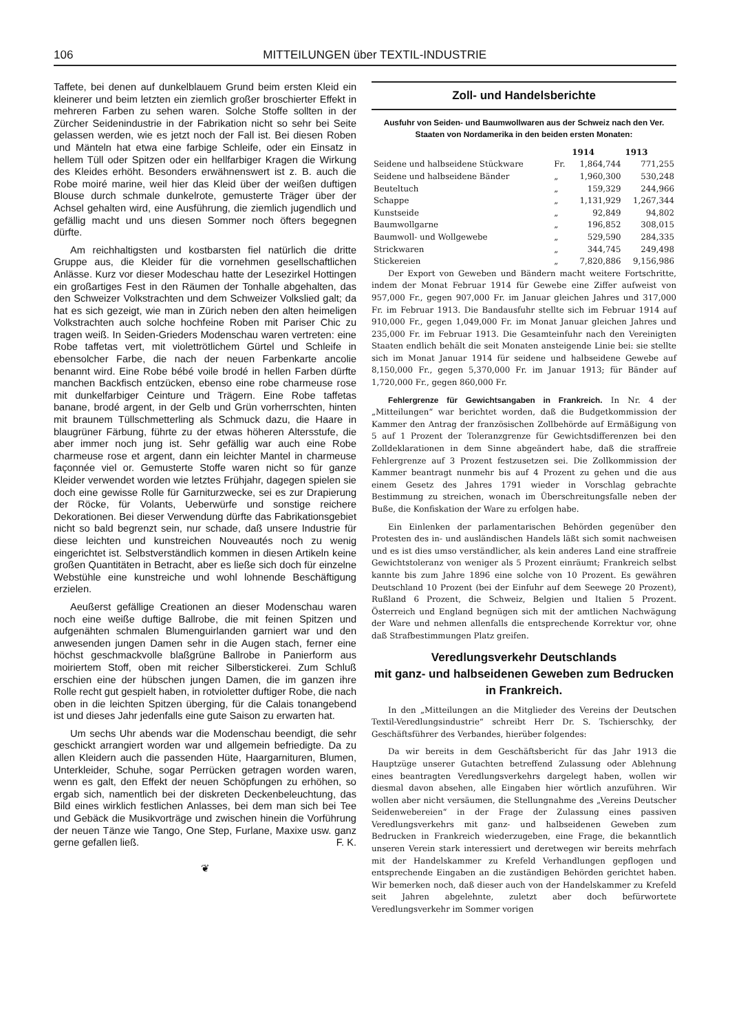106 MITTEILUNGEN über TEXTIL-INDUSTRIE
Taffete, bei denen auf dunkelblauem Grund beim ersten Kleid ein kleinerer und beim letzten ein ziemlich großer broschierter Effekt in mehreren Farben zu sehen waren. Solche Stoffe sollten in der Zürcher Seidenindustrie in der Fabrikation nicht so sehr bei Seite gelassen werden, wie es jetzt noch der Fall ist. Bei diesen Roben und Mänteln hat etwa eine farbige Schleife, oder ein Einsatz in hellem Tüll oder Spitzen oder ein hellfarbiger Kragen die Wirkung des Kleides erhöht. Besonders erwähnenswert ist z. B. auch die Robe moiré marine, weil hier das Kleid über der weißen duftigen Blouse durch schmale dunkelrote, gemusterte Träger über der Achsel gehalten wird, eine Ausführung, die ziemlich jugendlich und gefällig macht und uns diesen Sommer noch öfters begegnen dürfte.
Am reichhaltigsten und kostbarsten fiel natürlich die dritte Gruppe aus, die Kleider für die vornehmen gesellschaftlichen Anlässe. Kurz vor dieser Modeschau hatte der Lesezirkel Hottingen ein großartiges Fest in den Räumen der Tonhalle abgehalten, das den Schweizer Volkstrachten und dem Schweizer Volkslied galt; da hat es sich gezeigt, wie man in Zürich neben den alten heimeligen Volkstrachten auch solche hochfeine Roben mit Pariser Chic zu tragen weiß. In Seiden-Grieders Modenschau waren vertreten: eine Robe taffetas vert, mit violettrötlichem Gürtel und Schleife in ebensolcher Farbe, die nach der neuen Farbenkarte ancolie benannt wird. Eine Robe bébé voile brodé in hellen Farben dürfte manchen Backfisch entzücken, ebenso eine robe charmeuse rose mit dunkelfarbiger Ceinture und Trägern. Eine Robe taffetas banane, brodé argent, in der Gelb und Grün vorherrschten, hinten mit braunem Tüllschmetterling als Schmuck dazu, die Haare in blaugrüner Färbung, führte zu der etwas höheren Altersstufe, die aber immer noch jung ist. Sehr gefällig war auch eine Robe charmeuse rose et argent, dann ein leichter Mantel in charmeuse façonnée viel or. Gemusterte Stoffe waren nicht so für ganze Kleider verwendet worden wie letztes Frühjahr, dagegen spielen sie doch eine gewisse Rolle für Garniturzwecke, sei es zur Drapierung der Röcke, für Volants, Ueberwürfe und sonstige reichere Dekorationen. Bei dieser Verwendung dürfte das Fabrikationsgebiet nicht so bald begrenzt sein, nur schade, daß unsere Industrie für diese leichten und kunstreichen Nouveautés noch zu wenig eingerichtet ist. Selbstverständlich kommen in diesen Artikeln keine großen Quantitäten in Betracht, aber es ließe sich doch für einzelne Webstühle eine kunstreiche und wohl lohnende Beschäftigung erzielen.
Aeußerst gefällige Creationen an dieser Modenschau waren noch eine weiße duftige Ballrobe, die mit feinen Spitzen und aufgenähten schmalen Blumenguirlanden garniert war und den anwesenden jungen Damen sehr in die Augen stach, ferner eine höchst geschmackvolle blaßgrüne Ballrobe in Panierform aus moiriertem Stoff, oben mit reicher Silberstickerei. Zum Schluß erschien eine der hübschen jungen Damen, die im ganzen ihre Rolle recht gut gespielt haben, in rotvioletter duftiger Robe, die nach oben in die leichten Spitzen überging, für die Calais tonangebend ist und dieses Jahr jedenfalls eine gute Saison zu erwarten hat.
Um sechs Uhr abends war die Modenschau beendigt, die sehr geschickt arrangiert worden war und allgemein befriedigte. Da zu allen Kleidern auch die passenden Hüte, Haargarnituren, Blumen, Unterkleider, Schuhe, sogar Perrücken getragen worden waren, wenn es galt, den Effekt der neuen Schöpfungen zu erhöhen, so ergab sich, namentlich bei der diskreten Deckenbeleuchtung, das Bild eines wirklich festlichen Anlasses, bei dem man sich bei Tee und Gebäck die Musikvorträge und zwischen hinein die Vorführung der neuen Tänze wie Tango, One Step, Furlane, Maxixe usw. ganz gerne gefallen ließ. F. K.
❦
Zoll- und Handelsberichte
Ausfuhr von Seiden- und Baumwollwaren aus der Schweiz nach den Ver. Staaten von Nordamerika in den beiden ersten Monaten:
| | | 1914 | 1913 |
| --- | --- | --- | --- |
| Seidene und halbseidene Stückware | Fr. | 1,864,744 | 771,255 |
| Seidene und halbseidene Bänder | „ | 1,960,300 | 530,248 |
| Beuteltuch | „ | 159,329 | 244,966 |
| Schappe | „ | 1,131,929 | 1,267,344 |
| Kunstseide | „ | 92,849 | 94,802 |
| Baumwollgarne | „ | 196,852 | 308,015 |
| Baumwoll- und Wollgewebe | „ | 529,590 | 284,335 |
| Strickwaren | „ | 344,745 | 249,498 |
| Stickereien | „ | 7,820,886 | 9,156,986 |
Der Export von Geweben und Bändern macht weitere Fortschritte, indem der Monat Februar 1914 für Gewebe eine Ziffer aufweist von 957,000 Fr., gegen 907,000 Fr. im Januar gleichen Jahres und 317,000 Fr. im Februar 1913. Die Bandausfuhr stellte sich im Februar 1914 auf 910,000 Fr., gegen 1,049,000 Fr. im Monat Januar gleichen Jahres und 235,000 Fr. im Februar 1913. Die Gesamteinfuhr nach den Vereinigten Staaten endlich behält die seit Monaten ansteigende Linie bei: sie stellte sich im Monat Januar 1914 für seidene und halbseidene Gewebe auf 8,150,000 Fr., gegen 5,370,000 Fr. im Januar 1913; für Bänder auf 1,720,000 Fr., gegen 860,000 Fr.
Fehlergrenze für Gewichtsangaben in Frankreich. In Nr. 4 der „Mitteilungen“ war berichtet worden, daß die Budgetkommission der Kammer den Antrag der französischen Zollbehörde auf Ermäßigung von 5 auf 1 Prozent der Toleranzgrenze für Gewichtsdifferenzen bei den Zolldeklarationen in dem Sinne abgeändert habe, daß die straffreie Fehlergrenze auf 3 Prozent festzusetzen sei. Die Zollkommission der Kammer beantragt nunmehr bis auf 4 Prozent zu gehen und die aus einem Gesetz des Jahres 1791 wieder in Vorschlag gebrachte Bestimmung zu streichen, wonach im Überschreitungsfalle neben der Buße, die Konfiskation der Ware zu erfolgen habe.
Ein Einlenken der parlamentarischen Behörden gegenüber den Protesten des in- und ausländischen Handels läßt sich somit nachweisen und es ist dies umso verständlicher, als kein anderes Land eine straffreie Gewichtstoleranz von weniger als 5 Prozent einräumt; Frankreich selbst kannte bis zum Jahre 1896 eine solche von 10 Prozent. Es gewähren Deutschland 10 Prozent (bei der Einfuhr auf dem Seewege 20 Prozent), Rußland 6 Prozent, die Schweiz, Belgien und Italien 5 Prozent. Österreich und England begnügen sich mit der amtlichen Nachwägung der Ware und nehmen allenfalls die entsprechende Korrektur vor, ohne daß Strafbestimmungen Platz greifen.
Veredlungsverkehr Deutschlands
mit ganz- und halbseidenen Geweben zum Bedrucken in Frankreich.
In den „Mitteilungen an die Mitglieder des Vereins der Deutschen Textil-Veredlungsindustrie“ schreibt Herr Dr. S. Tschierschky, der Geschäftsführer des Verbandes, hierüber folgendes:
Da wir bereits in dem Geschäftsbericht für das Jahr 1913 die Hauptzüge unserer Gutachten betreffend Zulassung oder Ablehnung eines beantragten Veredlungsverkehrs dargelegt haben, wollen wir diesmal davon absehen, alle Eingaben hier wörtlich anzuführen. Wir wollen aber nicht versäumen, die Stellungnahme des „Vereins Deutscher Seidenwebereien“ in der Frage der Zulassung eines passiven Veredlungsverkehrs mit ganz- und halbseidenen Geweben zum Bedrucken in Frankreich wiederzugeben, eine Frage, die bekanntlich unseren Verein stark interessiert und deretwegen wir bereits mehrfach mit der Handelskammer zu Krefeld Verhandlungen gepflogen und entsprechende Eingaben an die zuständigen Behörden gerichtet haben. Wir bemerken noch, daß dieser auch von der Handelskammer zu Krefeld seit Jahren abgelehnte, zuletzt aber doch befürwortete Veredlungsverkehr im Sommer vorigen